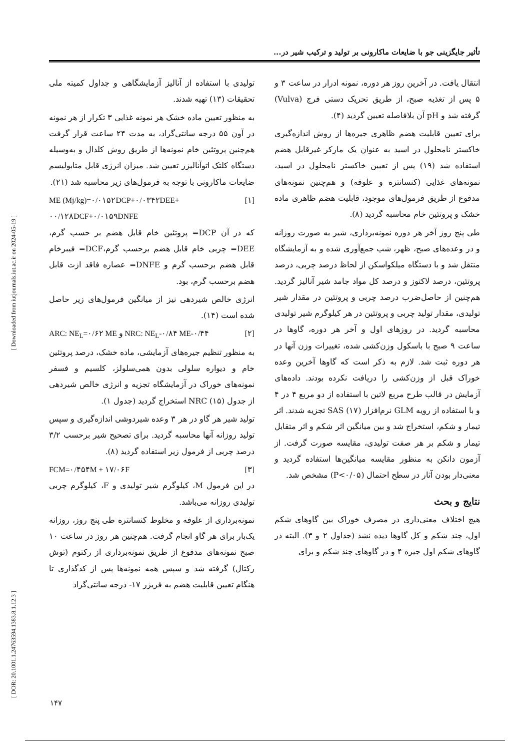تأثیر جایگزینی جو با ضایعات ماکارونی بر تولید و ترکیب شیر در...
تولیدی با استفاده از آنالیز آزمایشگاهی و جداول کمیته ملی تحقیقات (۱۳) تهیه شدند.
به منظور تعیین ماده خشک هر نمونه غذایی ۳ تکرار از هر نمونه در آون ۵۵ درجه سانتی‌گراد، به مدت ۲۴ ساعت قرار گرفت هم‌چنین پروتئین خام نمونه‌ها از طریق روش کلدال و به‌وسیله دستگاه کلتک اتوآنالیزر تعیین شد. میزان انرژی قابل متابولیسم ضایعات ماکارونی با توجه به فرمول‌های زیر محاسبه شد (۲۱).
ME (Mj/kg)=۰/۰۱۵۲DCP+۰/۰۳۴۲DEE+ [۱]
۰۰/۱۲۸DCF+۰/۰۱۵۹DNFE
که در آن DCP= پروتئین خام قابل هضم بر حسب گرم، DEE= چربی خام قابل هضم برحسب گرم،DCF= فیبرخام قابل هضم برحسب گرم و DNFE= عصاره فاقد ازت قابل هضم برحسب گرم، بود.
انرژی خالص شیردهی نیز از میانگین فرمول‌های زیر حاصل شده است (۱۴).
ARC: NE<sub>L</sub>=۰/۶۲ ME و NRC: NE<sub>L</sub>-۰/۸۴ ME-۰/۴۴ [۲]
به منظور تنظیم جیره‌های آزمایشی، ماده خشک، درصد پروتئین خام و دیواره سلولی بدون همی‌سلولز، کلسیم و فسفر نمونه‌های خوراک در آزمایشگاه تجزیه و انرژی خالص شیردهی از جدول NRC (۱۵) استخراج گردید (جدول ۱).
تولید شیر هر گاو در هر ۳ وعده شیردوشی اندازه‌گیری و سپس تولید روزانه آنها محاسبه گردید. برای تصحیح شیر برحسب ۳/۲ درصد چربی از فرمول زیر استفاده گردید (۸).
FCM=۰/۴۵۴M + ۱۷/۰۶F [۳]
در این فرمول M، کیلوگرم شیر تولیدی و F، کیلوگرم چربی تولیدی روزانه می‌باشد.
نمونه‌برداری از علوفه و مخلوط کنسانتره طی پنج روز، روزانه یک‌بار برای هر گاو انجام گرفت. هم‌چنین هر روز در ساعت ۱۰ صبح نمونه‌های مدفوع از طریق نمونه‌برداری از رکتوم (توش رکتال) گرفته شد و سپس همه نمونه‌ها پس از کدگذاری تا هنگام تعیین قابلیت هضم به فریزر ۱۷- درجه سانتی‌گراد
انتقال یافت. در آخرین روز هر دوره، نمونه ادرار در ساعت ۳ و ۵ پس از تغذیه صبح، از طریق تحریک دستی فرج (Vulva) گرفته شد و pH آن بلافاصله تعیین گردید (۴).
برای تعیین قابلیت هضم ظاهری جیره‌ها از روش اندازه‌گیری خاکستر نامحلول در اسید به عنوان یک مارکر غیرقابل هضم استفاده شد (۱۹) پس از تعیین خاکستر نامحلول در اسید، نمونه‌های غذایی (کنسانتره و علوفه) و هم‌چنین نمونه‌های مدفوع از طریق فرمول‌های موجود، قابلیت هضم ظاهری ماده خشک و پروتئین خام محاسبه گردید (۸).
طی پنج روز آخر هر دوره نمونه‌برداری، شیر به صورت روزانه و در وعده‌های صبح، ظهر، شب جمع‌آوری شده و به آزمایشگاه منتقل شد و با دستگاه میلکواسکن از لحاظ درصد چربی، درصد پروتئین، درصد لاکتوز و درصد کل مواد جامد شیر آنالیز گردید. هم‌چنین از حاصل‌ضرب درصد چربی و پروتئین در مقدار شیر تولیدی، مقدار تولید چربی و پروتئین در هر کیلوگرم شیر تولیدی محاسبه گردید. در روزهای اول و آخر هر دوره، گاوها در ساعت ۹ صبح با باسکول وزن‌کشی شده، تغییرات وزن آنها در هر دوره ثبت شد. لازم به ذکر است که گاوها آخرین وعده خوراک قبل از وزن‌کشی را دریافت نکرده بودند. داده‌های آزمایش در قالب طرح مربع لاتین با استفاده از دو مربع ۴ در ۴ و با استفاده از رویه GLM نرم‌افزار SAS (۱۷) تجزیه شدند. اثر تیمار و شکم، استخراج شد و بین میانگین اثر شکم و اثر متقابل تیمار و شکم بر هر صفت تولیدی، مقایسه صورت گرفت. از آزمون دانکن به منظور مقایسه میانگین‌ها استفاده گردید و معنی‌دار بودن آثار در سطح احتمال (P<۰/۰۵) مشخص شد.
نتایج و بحث
هیچ اختلاف معنی‌داری در مصرف خوراک بین گاوهای شکم اول، چند شکم و کل گاوها دیده نشد (جداول ۲ و ۳). البته در گاوهای شکم اول جیره ۴ و در گاوهای چند شکم و برای
[ Downloaded from iutjournals.iut.ac.ir on 2024-05-19 ]
[ DOR: 20.1001.1.24763594.1383.8.1.12.3 ]
۱۴۷